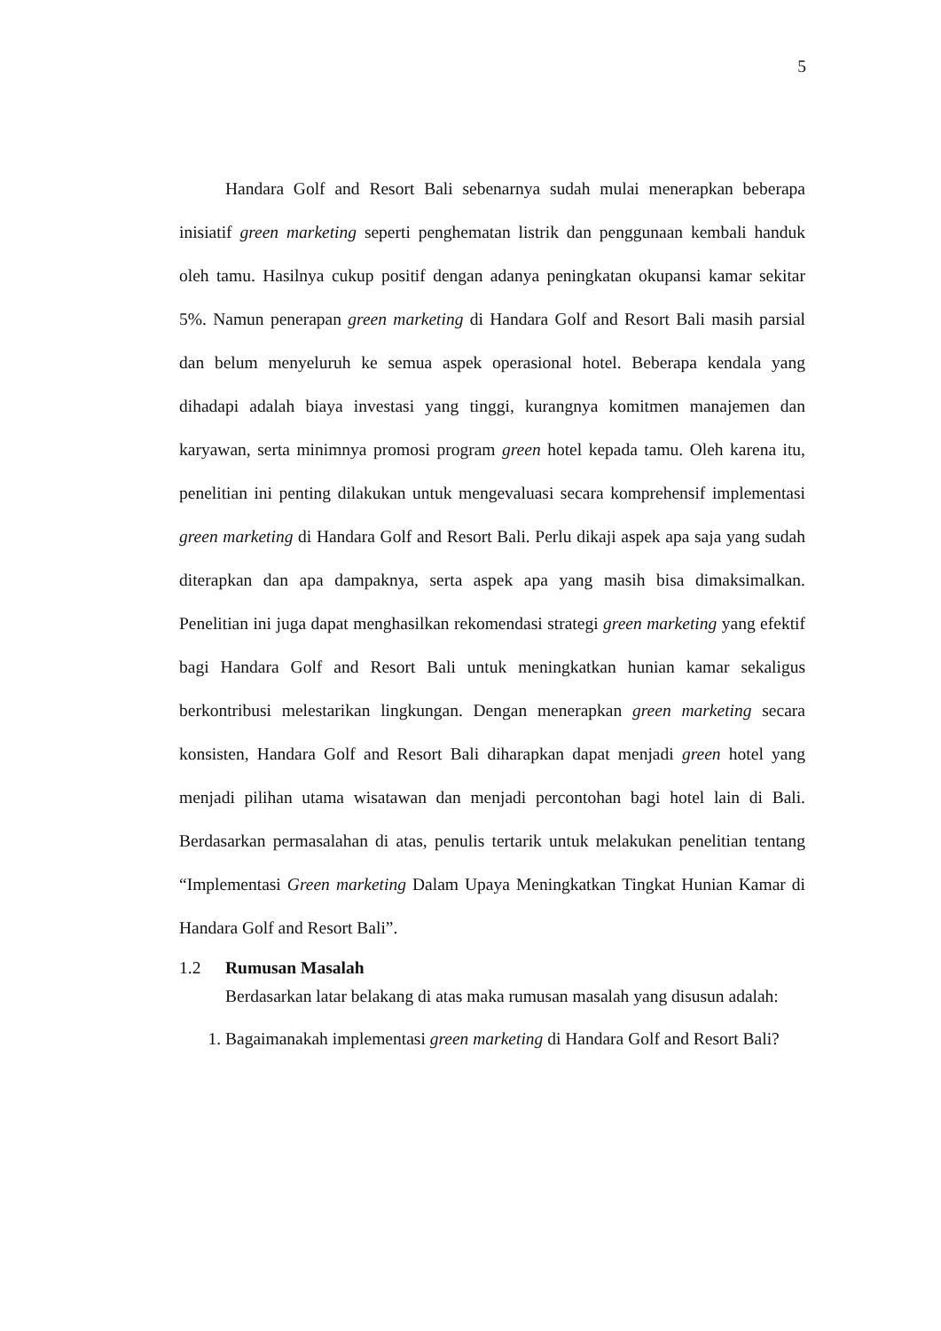5
Handara Golf and Resort Bali sebenarnya sudah mulai menerapkan beberapa inisiatif green marketing seperti penghematan listrik dan penggunaan kembali handuk oleh tamu. Hasilnya cukup positif dengan adanya peningkatan okupansi kamar sekitar 5%. Namun penerapan green marketing di Handara Golf and Resort Bali masih parsial dan belum menyeluruh ke semua aspek operasional hotel. Beberapa kendala yang dihadapi adalah biaya investasi yang tinggi, kurangnya komitmen manajemen dan karyawan, serta minimnya promosi program green hotel kepada tamu. Oleh karena itu, penelitian ini penting dilakukan untuk mengevaluasi secara komprehensif implementasi green marketing di Handara Golf and Resort Bali. Perlu dikaji aspek apa saja yang sudah diterapkan dan apa dampaknya, serta aspek apa yang masih bisa dimaksimalkan. Penelitian ini juga dapat menghasilkan rekomendasi strategi green marketing yang efektif bagi Handara Golf and Resort Bali untuk meningkatkan hunian kamar sekaligus berkontribusi melestarikan lingkungan. Dengan menerapkan green marketing secara konsisten, Handara Golf and Resort Bali diharapkan dapat menjadi green hotel yang menjadi pilihan utama wisatawan dan menjadi percontohan bagi hotel lain di Bali. Berdasarkan permasalahan di atas, penulis tertarik untuk melakukan penelitian tentang “Implementasi Green marketing Dalam Upaya Meningkatkan Tingkat Hunian Kamar di Handara Golf and Resort Bali”.
1.2 Rumusan Masalah
Berdasarkan latar belakang di atas maka rumusan masalah yang disusun adalah:
1. Bagaimanakah implementasi green marketing di Handara Golf and Resort Bali?